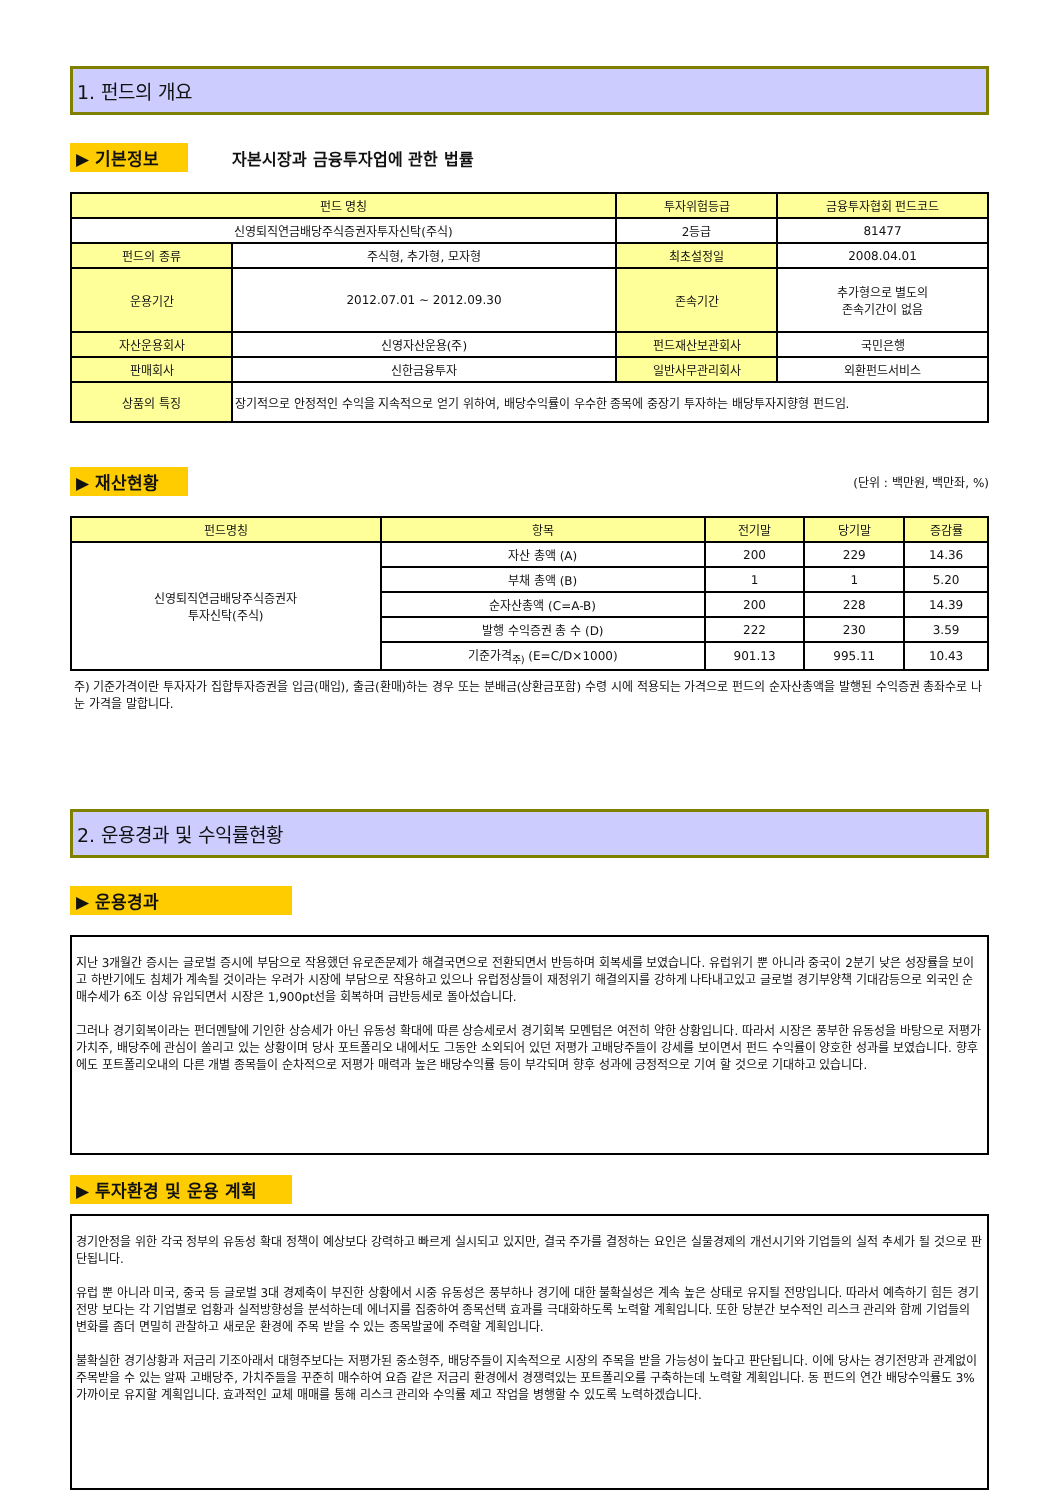1. 펀드의 개요
▶ 기본정보 자본시장과 금융투자업에 관한 법률
| 펀드 명칭 | | 투자위험등급 | 금융투자협회 펀드코드 |
| --- | --- | --- | --- |
| 신영퇴직연금배당주식증권자투자신탁(주식) | | 2등급 | 81477 |
| 펀드의 종류 | 주식형, 추가형, 모자형 | 최초설정일 | 2008.04.01 |
| 운용기간 | 2012.07.01 ~ 2012.09.30 | 존속기간 | 추가형으로 별도의 존속기간이 없음 |
| 자산운용회사 | 신영자산운용(주) | 펀드재산보관회사 | 국민은행 |
| 판매회사 | 신한금융투자 | 일반사무관리회사 | 외환펀드서비스 |
| 상품의 특징 | 장기적으로 안정적인 수익을 지속적으로 얻기 위하여, 배당수익률이 우수한 종목에 중장기 투자하는 배당투자지향형 펀드임. | | |
▶ 재산현황 (단위 : 백만원, 백만좌, %)
| 펀드명칭 | 항목 | 전기말 | 당기말 | 증감률 |
| --- | --- | --- | --- | --- |
| 신영퇴직연금배당주식증권자 투자신탁(주식) | 자산 총액 (A) | 200 | 229 | 14.36 |
| | 부채 총액 (B) | 1 | 1 | 5.20 |
| | 순자산총액 (C=A-B) | 200 | 228 | 14.39 |
| | 발행 수익증권 총 수 (D) | 222 | 230 | 3.59 |
| | 기준가격<sub>주)</sub> (E=C/D×1000) | 901.13 | 995.11 | 10.43 |
주) 기준가격이란 투자자가 집합투자증권을 입금(매입), 출금(환매)하는 경우 또는 분배금(상환금포함) 수령 시에 적용되는 가격으로 펀드의 순자산총액을 발행된 수익증권 총좌수로 나눈 가격을 말합니다.
2. 운용경과 및 수익률현황
▶ 운용경과
지난 3개월간 증시는 글로벌 증시에 부담으로 작용했던 유로존문제가 해결국면으로 전환되면서 반등하며 회복세를 보였습니다. 유럽위기 뿐 아니라 중국이 2분기 낮은 성장률을 보이고 하반기에도 침체가 계속될 것이라는 우려가 시장에 부담으로 작용하고 있으나 유럽정상들이 재정위기 해결의지를 강하게 나타내고있고 글로벌 경기부양책 기대감등으로 외국인 순매수세가 6조 이상 유입되면서 시장은 1,900pt선을 회복하며 급반등세로 돌아섰습니다.
그러나 경기회복이라는 펀더멘탈에 기인한 상승세가 아닌 유동성 확대에 따른 상승세로서 경기회복 모멘텀은 여전히 약한 상황입니다. 따라서 시장은 풍부한 유동성을 바탕으로 저평가 가치주, 배당주에 관심이 쏠리고 있는 상황이며 당사 포트폴리오 내에서도 그동안 소외되어 있던 저평가 고배당주들이 강세를 보이면서 펀드 수익률이 양호한 성과를 보였습니다. 향후에도 포트폴리오내의 다른 개별 종목들이 순차적으로 저평가 매력과 높은 배당수익률 등이 부각되며 향후 성과에 긍정적으로 기여 할 것으로 기대하고 있습니다.
▶ 투자환경 및 운용 계획
경기안정을 위한 각국 정부의 유동성 확대 정책이 예상보다 강력하고 빠르게 실시되고 있지만, 결국 주가를 결정하는 요인은 실물경제의 개선시기와 기업들의 실적 추세가 될 것으로 판단됩니다.
유럽 뿐 아니라 미국, 중국 등 글로벌 3대 경제축이 부진한 상황에서 시중 유동성은 풍부하나 경기에 대한 불확실성은 계속 높은 상태로 유지될 전망입니다. 따라서 예측하기 힘든 경기전망 보다는 각 기업별로 업황과 실적방향성을 분석하는데 에너지를 집중하여 종목선택 효과를 극대화하도록 노력할 계획입니다. 또한 당분간 보수적인 리스크 관리와 함께 기업들의 변화를 좀더 면밀히 관찰하고 새로운 환경에 주목 받을 수 있는 종목발굴에 주력할 계획입니다.
불확실한 경기상황과 저금리 기조아래서 대형주보다는 저평가된 중소형주, 배당주들이 지속적으로 시장의 주목을 받을 가능성이 높다고 판단됩니다. 이에 당사는 경기전망과 관계없이 주목받을 수 있는 알짜 고배당주, 가치주들을 꾸준히 매수하여 요즘 같은 저금리 환경에서 경쟁력있는 포트폴리오를 구축하는데 노력할 계획입니다. 동 펀드의 연간 배당수익률도 3%가까이로 유지할 계획입니다. 효과적인 교체 매매를 통해 리스크 관리와 수익률 제고 작업을 병행할 수 있도록 노력하겠습니다.